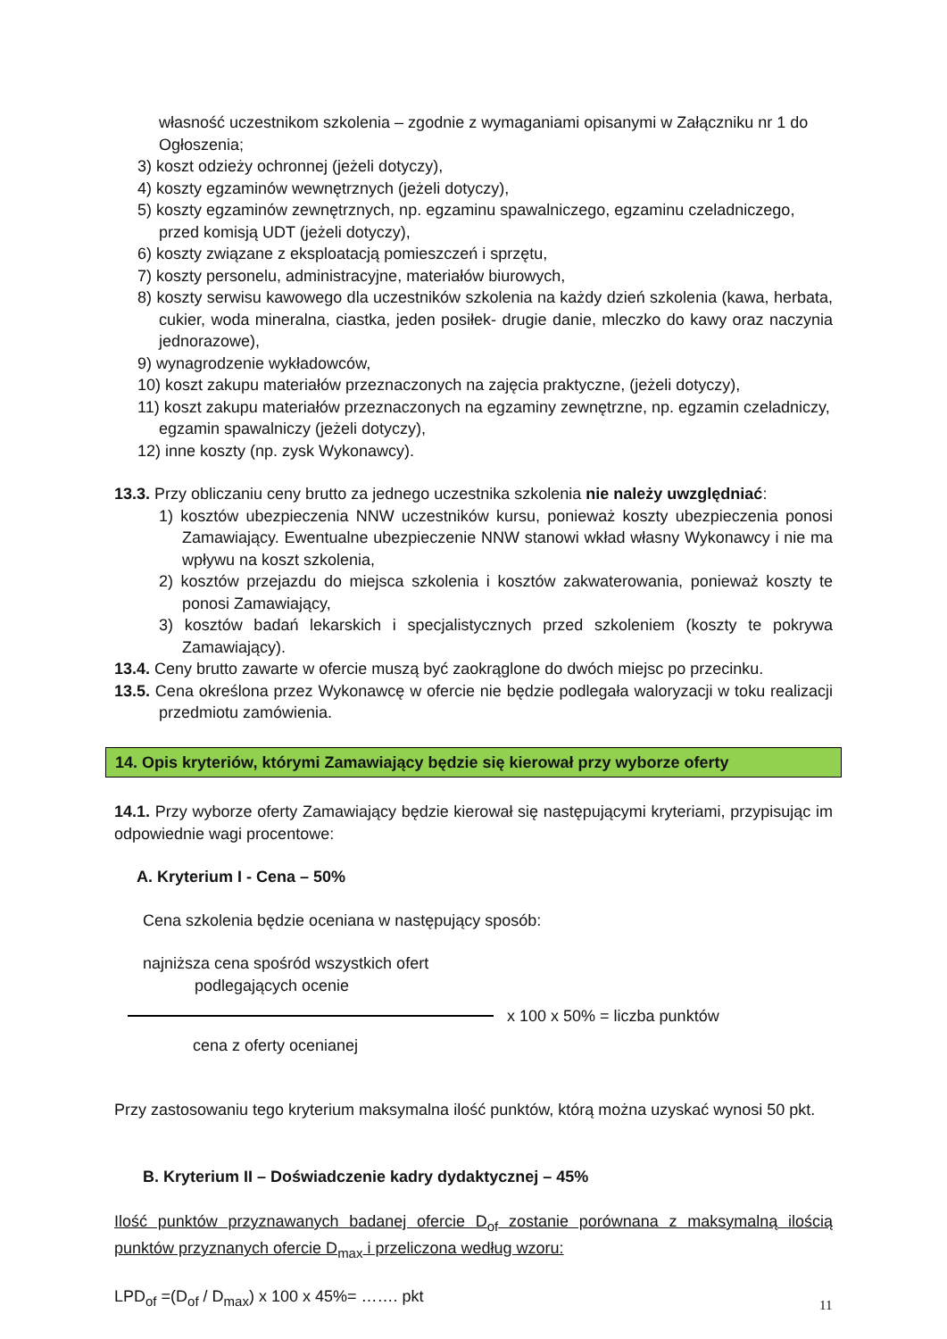własność uczestnikom szkolenia – zgodnie z wymaganiami opisanymi w Załączniku nr 1 do Ogłoszenia;
3) koszt odzieży ochronnej (jeżeli dotyczy),
4) koszty egzaminów wewnętrznych (jeżeli dotyczy),
5) koszty egzaminów zewnętrznych, np. egzaminu spawalniczego, egzaminu czeladniczego, przed komisją UDT (jeżeli dotyczy),
6) koszty związane z eksploatacją pomieszczeń i sprzętu,
7) koszty personelu, administracyjne, materiałów biurowych,
8) koszty serwisu kawowego dla uczestników szkolenia na każdy dzień szkolenia (kawa, herbata, cukier, woda mineralna, ciastka, jeden posiłek- drugie danie, mleczko do kawy oraz naczynia jednorazowe),
9) wynagrodzenie wykładowców,
10) koszt zakupu materiałów przeznaczonych na zajęcia praktyczne, (jeżeli dotyczy),
11) koszt zakupu materiałów przeznaczonych na egzaminy zewnętrzne, np. egzamin czeladniczy, egzamin spawalniczy (jeżeli dotyczy),
12) inne koszty (np. zysk Wykonawcy).
13.3. Przy obliczaniu ceny brutto za jednego uczestnika szkolenia nie należy uwzględniać:
1) kosztów ubezpieczenia NNW uczestników kursu, ponieważ koszty ubezpieczenia ponosi Zamawiający. Ewentualne ubezpieczenie NNW stanowi wkład własny Wykonawcy i nie ma wpływu na koszt szkolenia,
2) kosztów przejazdu do miejsca szkolenia i kosztów zakwaterowania, ponieważ koszty te ponosi Zamawiający,
3) kosztów badań lekarskich i specjalistycznych przed szkoleniem (koszty te pokrywa Zamawiający).
13.4. Ceny brutto zawarte w ofercie muszą być zaokrąglone do dwóch miejsc po przecinku.
13.5. Cena określona przez Wykonawcę w ofercie nie będzie podlegała waloryzacji w toku realizacji przedmiotu zamówienia.
14. Opis kryteriów, którymi Zamawiający będzie się kierował przy wyborze oferty
14.1. Przy wyborze oferty Zamawiający będzie kierował się następującymi kryteriami, przypisując im odpowiednie wagi procentowe:
A. Kryterium I - Cena – 50%
Cena szkolenia będzie oceniana w następujący sposób:
najniższa cena spośród wszystkich ofert
podlegających ocenie
x 100 x 50% = liczba punktów
cena z oferty ocenianej
Przy zastosowaniu tego kryterium maksymalna ilość punktów, którą można uzyskać wynosi 50 pkt.
B. Kryterium II – Doświadczenie kadry dydaktycznej – 45%
Ilość punktów przyznawanych badanej ofercie D<sub>of</sub> zostanie porównana z maksymalną ilością punktów przyznanych ofercie D<sub>max</sub> i przeliczona według wzoru:
LPD<sub>of</sub> =(D<sub>of</sub> / D<sub>max</sub>) x 100 x 45%= ……. pkt
11